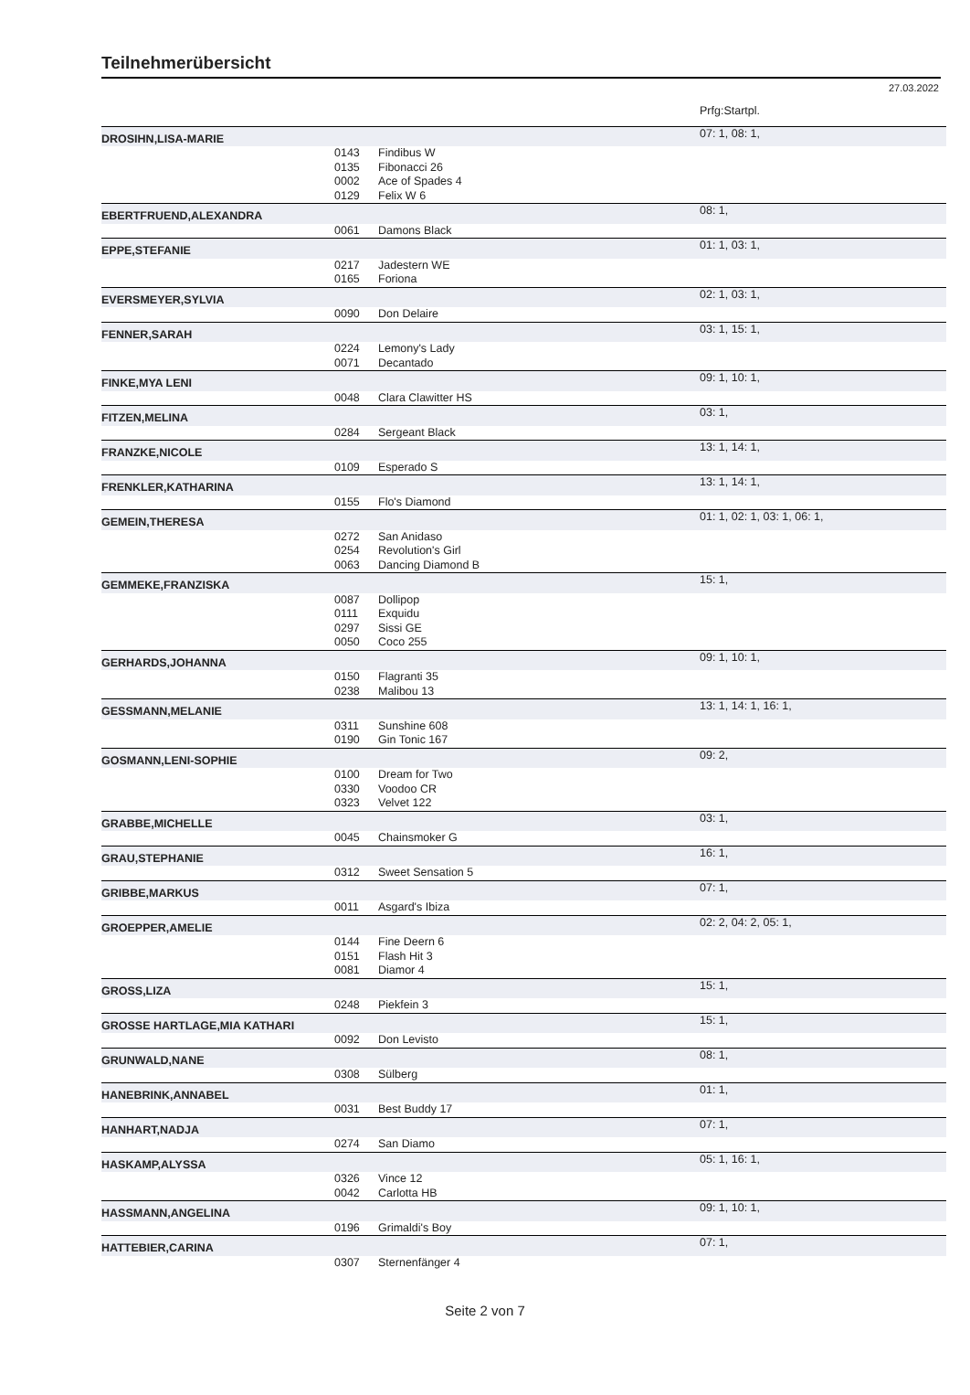Teilnehmerübersicht
27.03.2022
| | | | Prfg:Startpl. |
| DROSIHN,LISA-MARIE | | | 07: 1, 08: 1, |
| | 0143 | Findibus W | |
| | 0135 | Fibonacci 26 | |
| | 0002 | Ace of Spades 4 | |
| | 0129 | Felix W 6 | |
| EBERTFRUEND,ALEXANDRA | | | 08: 1, |
| | 0061 | Damons Black | |
| EPPE,STEFANIE | | | 01: 1, 03: 1, |
| | 0217 | Jadestern WE | |
| | 0165 | Foriona | |
| EVERSMEYER,SYLVIA | | | 02: 1, 03: 1, |
| | 0090 | Don Delaire | |
| FENNER,SARAH | | | 03: 1, 15: 1, |
| | 0224 | Lemony's Lady | |
| | 0071 | Decantado | |
| FINKE,MYA LENI | | | 09: 1, 10: 1, |
| | 0048 | Clara Clawitter HS | |
| FITZEN,MELINA | | | 03: 1, |
| | 0284 | Sergeant Black | |
| FRANZKE,NICOLE | | | 13: 1, 14: 1, |
| | 0109 | Esperado S | |
| FRENKLER,KATHARINA | | | 13: 1, 14: 1, |
| | 0155 | Flo's Diamond | |
| GEMEIN,THERESA | | | 01: 1, 02: 1, 03: 1, 06: 1, |
| | 0272 | San Anidaso | |
| | 0254 | Revolution's Girl | |
| | 0063 | Dancing Diamond B | |
| GEMMEKE,FRANZISKA | | | 15: 1, |
| | 0087 | Dollipop | |
| | 0111 | Exquidu | |
| | 0297 | Sissi GE | |
| | 0050 | Coco 255 | |
| GERHARDS,JOHANNA | | | 09: 1, 10: 1, |
| | 0150 | Flagranti 35 | |
| | 0238 | Malibou 13 | |
| GESSMANN,MELANIE | | | 13: 1, 14: 1, 16: 1, |
| | 0311 | Sunshine 608 | |
| | 0190 | Gin Tonic 167 | |
| GOSMANN,LENI-SOPHIE | | | 09: 2, |
| | 0100 | Dream for Two | |
| | 0330 | Voodoo CR | |
| | 0323 | Velvet 122 | |
| GRABBE,MICHELLE | | | 03: 1, |
| | 0045 | Chainsmoker G | |
| GRAU,STEPHANIE | | | 16: 1, |
| | 0312 | Sweet Sensation 5 | |
| GRIBBE,MARKUS | | | 07: 1, |
| | 0011 | Asgard's Ibiza | |
| GROEPPER,AMELIE | | | 02: 2, 04: 2, 05: 1, |
| | 0144 | Fine Deern 6 | |
| | 0151 | Flash Hit 3 | |
| | 0081 | Diamor 4 | |
| GROSS,LIZA | | | 15: 1, |
| | 0248 | Piekfein 3 | |
| GROSSE HARTLAGE,MIA KATHARI | | | 15: 1, |
| | 0092 | Don Levisto | |
| GRUNWALD,NANE | | | 08: 1, |
| | 0308 | Sülberg | |
| HANEBRINK,ANNABEL | | | 01: 1, |
| | 0031 | Best Buddy 17 | |
| HANHART,NADJA | | | 07: 1, |
| | 0274 | San Diamo | |
| HASKAMP,ALYSSA | | | 05: 1, 16: 1, |
| | 0326 | Vince 12 | |
| | 0042 | Carlotta HB | |
| HASSMANN,ANGELINA | | | 09: 1, 10: 1, |
| | 0196 | Grimaldi's Boy | |
| HATTEBIER,CARINA | | | 07: 1, |
| | 0307 | Sternenfänger 4 | |
Seite 2 von 7